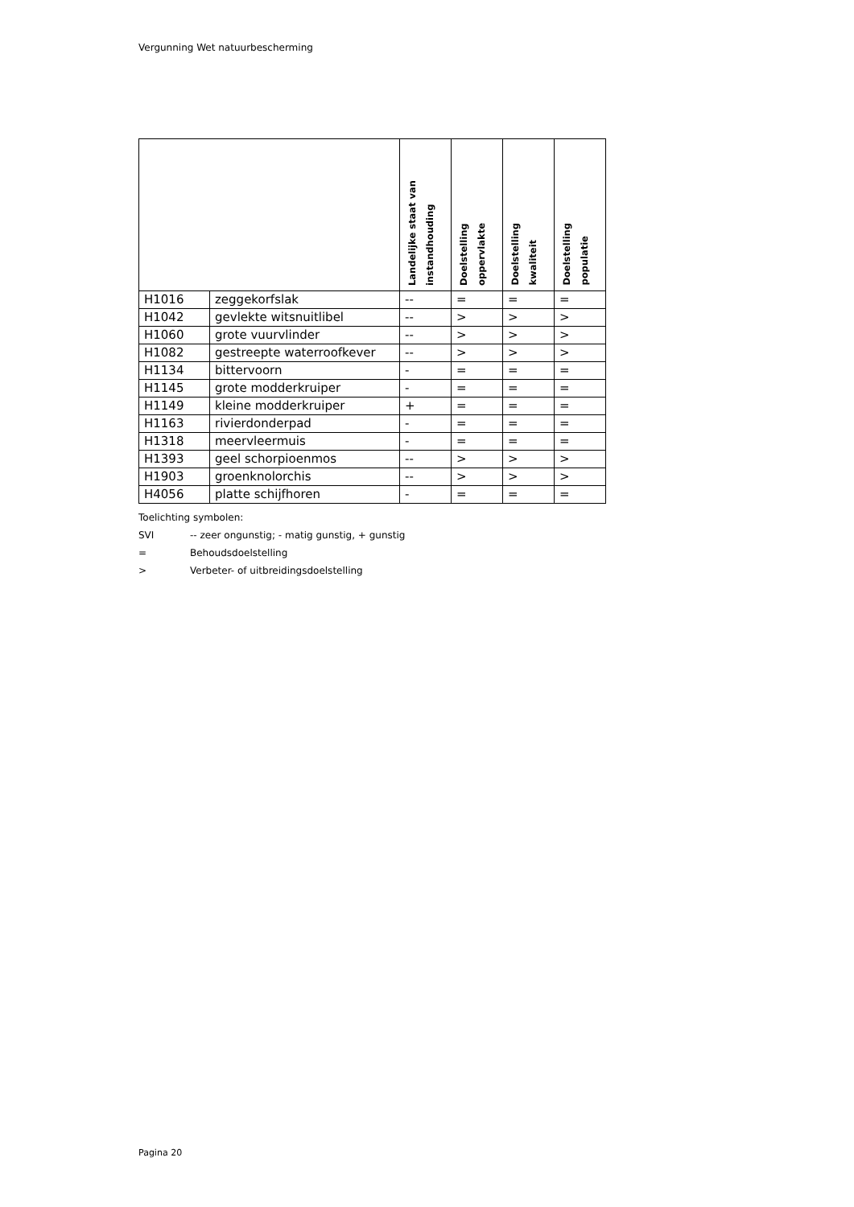Vergunning Wet natuurbescherming
| | | Landelijke staat van instandhouding | Doelstelling oppervlakte | Doelstelling kwaliteit | Doelstelling populatie |
| --- | --- | --- | --- | --- | --- |
| H1016 | zeggekorfslak | -- | = | = | = |
| H1042 | gevlekte witsnuitlibel | -- | > | > | > |
| H1060 | grote vuurvlinder | -- | > | > | > |
| H1082 | gestreepte waterroofkever | -- | > | > | > |
| H1134 | bittervoorn | - | = | = | = |
| H1145 | grote modderkruiper | - | = | = | = |
| H1149 | kleine modderkruiper | + | = | = | = |
| H1163 | rivierdonderpad | - | = | = | = |
| H1318 | meervleermuis | - | = | = | = |
| H1393 | geel schorpioenmos | -- | > | > | > |
| H1903 | groenknolorchis | -- | > | > | > |
| H4056 | platte schijfhoren | - | = | = | = |
Toelichting symbolen:
SVI -- zeer ongunstig; - matig gunstig, + gunstig
= Behoudsdoelstelling
> Verbeter- of uitbreidingsdoelstelling
Pagina 20